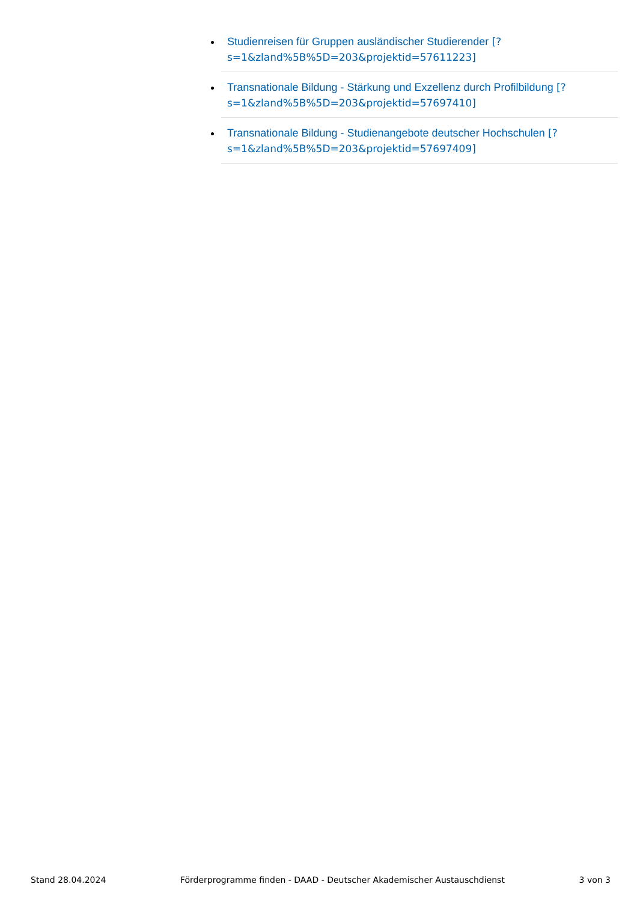Studienreisen für Gruppen ausländischer Studierender [?s=1&zland%5B%5D=203&projektid=57611223]
Transnationale Bildung - Stärkung und Exzellenz durch Profilbildung [?s=1&zland%5B%5D=203&projektid=57697410]
Transnationale Bildung - Studienangebote deutscher Hochschulen [?s=1&zland%5B%5D=203&projektid=57697409]
Stand 28.04.2024 Förderprogramme finden - DAAD - Deutscher Akademischer Austauschdienst 3 von 3